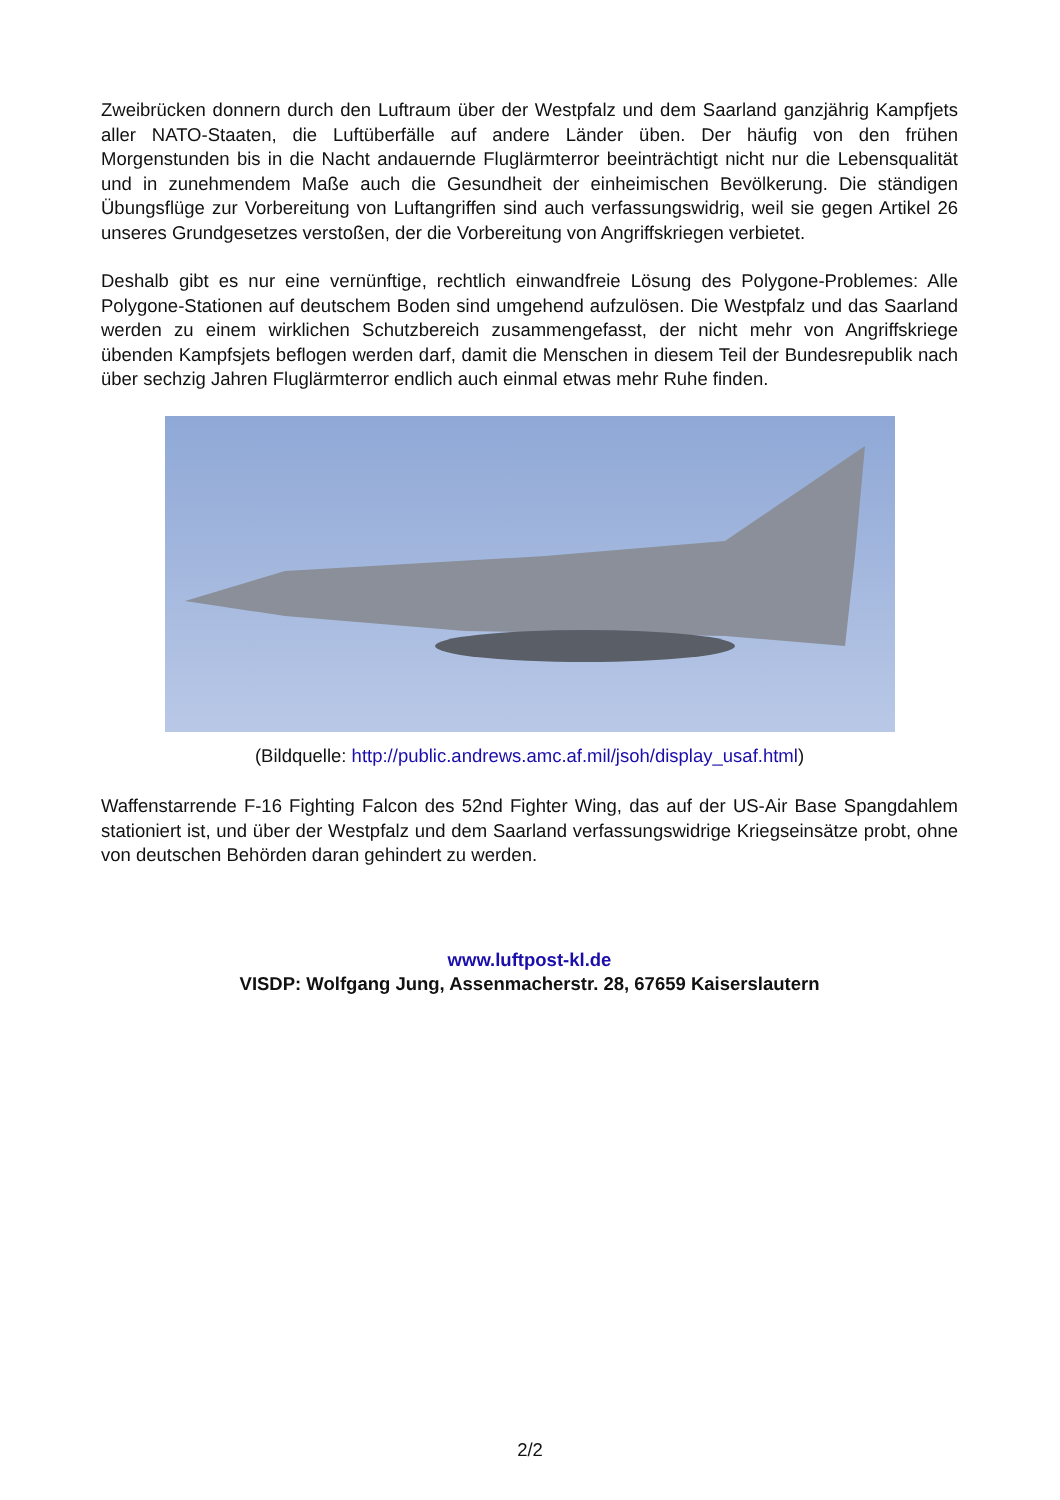Zweibrücken donnern durch den Luftraum über der Westpfalz und dem Saarland ganzjährig Kampfjets aller NATO-Staaten, die Luftüberfälle auf andere Länder üben. Der häufig von den frühen Morgenstunden bis in die Nacht andauernde Fluglärmterror beeinträchtigt nicht nur die Lebensqualität und in zunehmendem Maße auch die Gesundheit der einheimischen Bevölkerung. Die ständigen Übungsflüge zur Vorbereitung von Luftangriffen sind auch verfassungswidrig, weil sie gegen Artikel 26 unseres Grundgesetzes verstoßen, der die Vorbereitung von Angriffskriegen verbietet.
Deshalb gibt es nur eine vernünftige, rechtlich einwandfreie Lösung des Polygone-Problemes: Alle Polygone-Stationen auf deutschem Boden sind umgehend aufzulösen. Die Westpfalz und das Saarland werden zu einem wirklichen Schutzbereich zusammengefasst, der nicht mehr von Angriffskriege übenden Kampfsjets beflogen werden darf, damit die Menschen in diesem Teil der Bundesrepublik nach über sechzig Jahren Fluglärmterror endlich auch einmal etwas mehr Ruhe finden.
(Bildquelle: http://public.andrews.amc.af.mil/jsoh/display_usaf.html)
Waffenstarrende F-16 Fighting Falcon des 52nd Fighter Wing, das auf der US-Air Base Spangdahlem stationiert ist, und über der Westpfalz und dem Saarland verfassungswidrige Kriegseinsätze probt, ohne von deutschen Behörden daran gehindert zu werden.
www.luftpost-kl.de
VISDP: Wolfgang Jung, Assenmacherstr. 28, 67659 Kaiserslautern
2/2